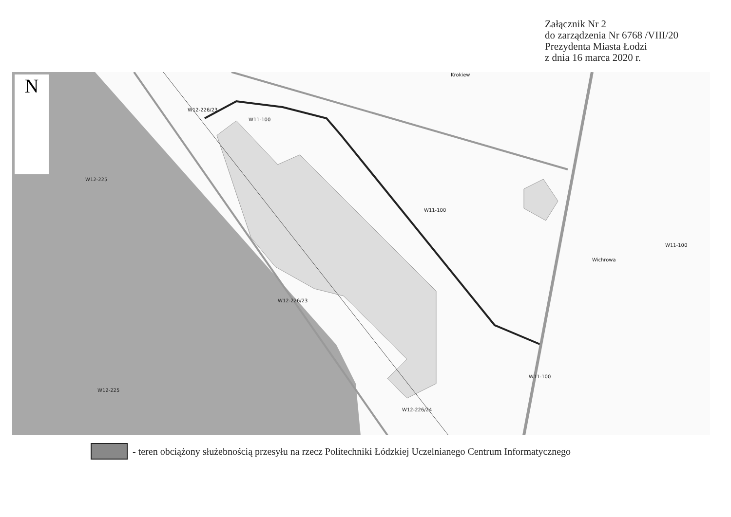Załącznik Nr 2
do zarządzenia Nr 6768 /VIII/20
Prezydenta Miasta Łodzi
z dnia 16 marca 2020 r.
N
W12-225
W11-100
W11-100
W11-100
W11-100
W12-225
W12-226/24
Krokiew
Wichrowa
W12-226/23
W12-226/23
- teren obciążony służebnością przesyłu na rzecz Politechniki Łódzkiej Uczelnianego Centrum Informatycznego